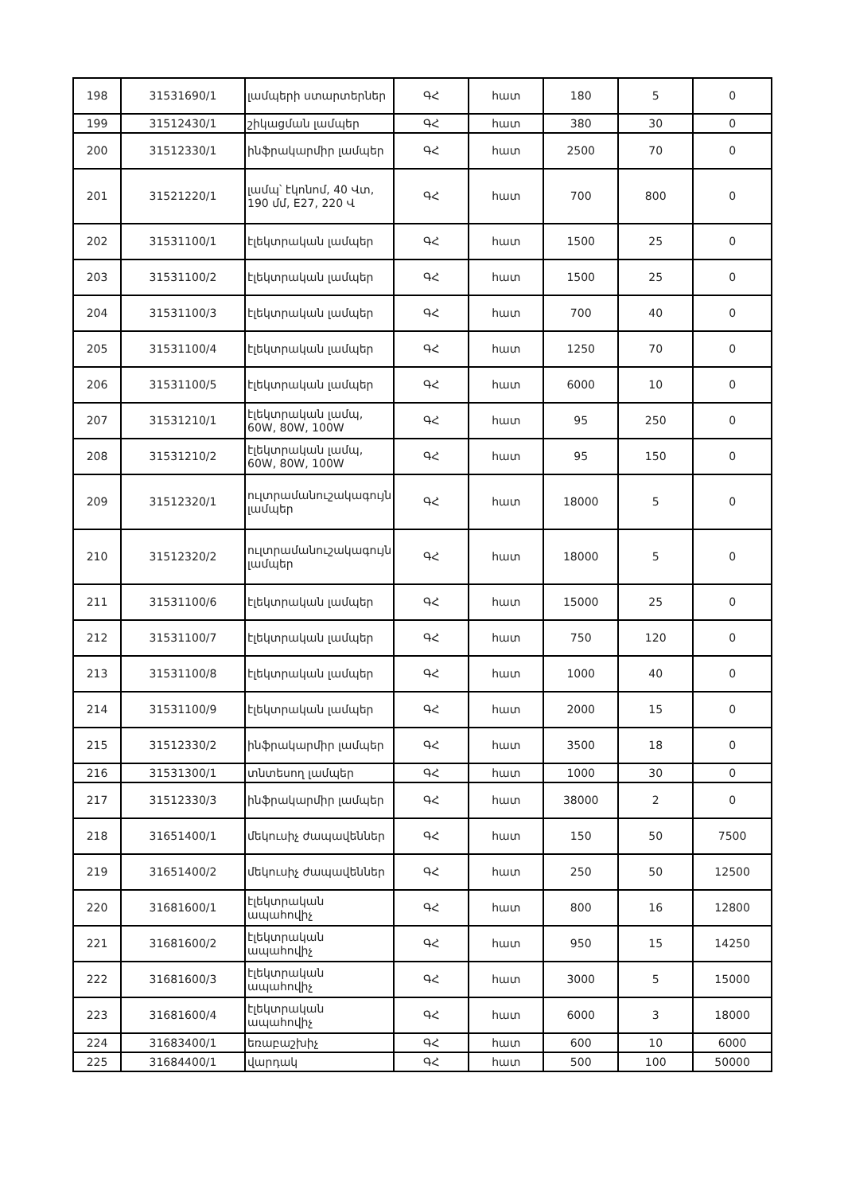| 198 | 31531690/1 | լամպերի ստարտերներ | ԳՀ | հատ | 180 | 5 | 0 |
| 199 | 31512430/1 | շիկացման լամպեր | ԳՀ | հատ | 380 | 30 | 0 |
| 200 | 31512330/1 | ինֆրակարմիր լամպեր | ԳՀ | հատ | 2500 | 70 | 0 |
| 201 | 31521220/1 | լամպ՝ էկոնոմ, 40 Վտ, 190 մմ, E27, 220 Վ | ԳՀ | հատ | 700 | 800 | 0 |
| 202 | 31531100/1 | էլեկտրական լամպեր | ԳՀ | հատ | 1500 | 25 | 0 |
| 203 | 31531100/2 | էլեկտրական լամպեր | ԳՀ | հատ | 1500 | 25 | 0 |
| 204 | 31531100/3 | էլեկտրական լամպեր | ԳՀ | հատ | 700 | 40 | 0 |
| 205 | 31531100/4 | էլեկտրական լամպեր | ԳՀ | հատ | 1250 | 70 | 0 |
| 206 | 31531100/5 | էլեկտրական լամպեր | ԳՀ | հատ | 6000 | 10 | 0 |
| 207 | 31531210/1 | էլեկտրական լամպ, 60W, 80W, 100W | ԳՀ | հատ | 95 | 250 | 0 |
| 208 | 31531210/2 | էլեկտրական լամպ, 60W, 80W, 100W | ԳՀ | հատ | 95 | 150 | 0 |
| 209 | 31512320/1 | ուլտրամանուշակագույն լամպեր | ԳՀ | հատ | 18000 | 5 | 0 |
| 210 | 31512320/2 | ուլտրամանուշակագույն լամպեր | ԳՀ | հատ | 18000 | 5 | 0 |
| 211 | 31531100/6 | էլեկտրական լամպեր | ԳՀ | հատ | 15000 | 25 | 0 |
| 212 | 31531100/7 | էլեկտրական լամպեր | ԳՀ | հատ | 750 | 120 | 0 |
| 213 | 31531100/8 | էլեկտրական լամպեր | ԳՀ | հատ | 1000 | 40 | 0 |
| 214 | 31531100/9 | էլեկտրական լամպեր | ԳՀ | հատ | 2000 | 15 | 0 |
| 215 | 31512330/2 | ինֆրակարմիր լամպեր | ԳՀ | հատ | 3500 | 18 | 0 |
| 216 | 31531300/1 | տնտեսող լամպեր | ԳՀ | հատ | 1000 | 30 | 0 |
| 217 | 31512330/3 | ինֆրակարմիր լամպեր | ԳՀ | հատ | 38000 | 2 | 0 |
| 218 | 31651400/1 | մեկուսիչ ժապավեններ | ԳՀ | հատ | 150 | 50 | 7500 |
| 219 | 31651400/2 | մեկուսիչ ժապավեններ | ԳՀ | հատ | 250 | 50 | 12500 |
| 220 | 31681600/1 | էլեկտրական ապահովիչ | ԳՀ | հատ | 800 | 16 | 12800 |
| 221 | 31681600/2 | էլեկտրական ապահովիչ | ԳՀ | հատ | 950 | 15 | 14250 |
| 222 | 31681600/3 | էլեկտրական ապահովիչ | ԳՀ | հատ | 3000 | 5 | 15000 |
| 223 | 31681600/4 | էլեկտրական ապահովիչ | ԳՀ | հատ | 6000 | 3 | 18000 |
| 224 | 31683400/1 | եռաբաշխիչ | ԳՀ | հատ | 600 | 10 | 6000 |
| 225 | 31684400/1 | վարդակ | ԳՀ | հատ | 500 | 100 | 50000 |